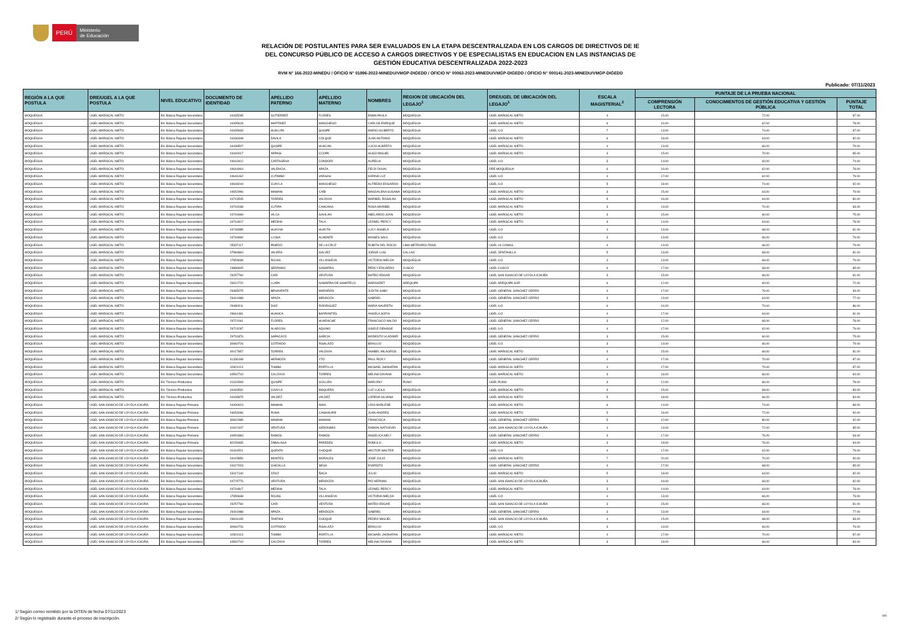PERÚ
Ministerio
de Educación
RELACIÓN DE POSTULANTES PARA SER EVALUADOS EN LA ETAPA DESCENTRALIZADA EN LOS CARGOS DE DIRECTIVOS DE IE
DEL CONCURSO PÚBLICO DE ACCESO A CARGOS DIRECTIVOS Y DE ESPECIALISTAS EN EDUCACION EN LAS INSTANCIAS DE
GESTIÓN EDUCATIVA DESCENTRALIZADA 2022-2023
RVM N° 166-2022-MINEDU / OFICIO N° 01896-2022-MINEDU/VMGP-DIGEDD / OFICIO N° 00063-2023-MINEDU/VMGP-DIGEDD / OFICIO N° 000141-2023-MINEDU/VMGP-DIGEDD
Publicado: 07/11/2023
| REGIÓN A LA QUE POSTULA | DRE/UGEL A LA QUE POSTULA | NIVEL EDUCATIVO | DOCUMENTO DE IDENTIDAD | APELLIDO PATERNO | APELLIDO MATERNO | NOMBRES | REGION DE UBICACIÓN DEL LEGAJO<sup>1</sup> | DRE/UGEL DE UBICACIÓN DEL LEGAJO<sup>1</sup> | ESCALA MAGISTERIAL<sup>2</sup> | PUNTAJE DE LA PRUEBA NACIONAL | | |
| --- | --- | --- | --- | --- | --- | --- | --- | --- | --- | --- | --- | --- |
| | | | | | | | | | | COMPRENSIÓN LECTORA | CONOCIMIENTOS DE GESTIÓN EDUCATIVA Y GESTIÓN PÚBLICA | PUNTAJE TOTAL |
| MOQUEGUA | UGEL MARISCAL NIETO | Ed. Básica Regular Secundaria | 04435295 | GUTIERREZ | FLORES | ENMA PAULA | MOQUEGUA | UGEL MARISCAL NIETO | 4 | 15.00 | 72.00 | 87.00 |
| MOQUEGUA | UGEL MARISCAL NIETO | Ed. Básica Regular Secundaria | 04435618 | MARTINEZ | MANCHEGO | CARLOS ENRIQUE | MOQUEGUA | UGEL MARISCAL NIETO | 6 | 16.00 | 62.00 | 78.00 |
| MOQUEGUA | UGEL MARISCAL NIETO | Ed. Básica Regular Secundaria | 04435933 | HUALLPA | QUISPE | MARIO GILBERTO | MOQUEGUA | UGEL ILO | 7 | 13.00 | 74.00 | 87.00 |
| MOQUEGUA | UGEL MARISCAL NIETO | Ed. Básica Regular Secundaria | 04436348 | DAVILA | COLQUE | JUAN ANTONIO | MOQUEGUA | UGEL MARISCAL NIETO | 6 | 18.00 | 64.00 | 82.00 |
| MOQUEGUA | UGEL MARISCAL NIETO | Ed. Básica Regular Secundaria | 04438507 | QUISPE | HUACAN | LUCIO ALBERTO | MOQUEGUA | UGEL MARISCAL NIETO | 4 | 13.00 | 66.00 | 79.00 |
| MOQUEGUA | UGEL MARISCAL NIETO | Ed. Básica Regular Secundaria | 04440017 | ARPASI | CCOPA | HUGO MIGUEL | MOQUEGUA | UGEL MARISCAL NIETO | 3 | 15.00 | 70.00 | 85.00 |
| MOQUEGUA | UGEL MARISCAL NIETO | Ed. Básica Regular Secundaria | 04643412 | CARTAGENA | CONDORI | AURELIA | MOQUEGUA | UGEL ILO | 3 | 14.00 | 60.00 | 74.00 |
| MOQUEGUA | UGEL MARISCAL NIETO | Ed. Básica Regular Secundaria | 04644964 | VALENCIA | APAZA | FELDI DUVAL | MOQUEGUA | DRE MOQUEGUA | 6 | 16.00 | 62.00 | 78.00 |
| MOQUEGUA | UGEL MARISCAL NIETO | Ed. Básica Regular Secundaria | 04646162 | CUTIMBO | VARGAS | KARINA LUZ | MOQUEGUA | UGEL ILO | 4 | 17.00 | 62.00 | 79.00 |
| MOQUEGUA | UGEL MARISCAL NIETO | Ed. Básica Regular Secundaria | 04648244 | CUAYLA | MANCHEGO | ALFREDO EDGARDO | MOQUEGUA | UGEL ILO | 5 | 18.00 | 74.00 | 92.00 |
| MOQUEGUA | UGEL MARISCAL NIETO | Ed. Básica Regular Secundaria | 04652996 | MAMANI | CAÑI | MAGDALENA SUSANA | MOQUEGUA | UGEL MARISCAL NIETO | 3 | 15.00 | 64.00 | 79.00 |
| MOQUEGUA | UGEL MARISCAL NIETO | Ed. Básica Regular Secundaria | 04743545 | TORRES | VALDIVIA | MARIBEL ROSALINI | MOQUEGUA | UGEL MARISCAL NIETO | 5 | 16.00 | 64.00 | 80.00 |
| MOQUEGUA | UGEL MARISCAL NIETO | Ed. Básica Regular Secundaria | 04744038 | CUTIPA | CAHUANA | ROSA MARIBEL | MOQUEGUA | UGEL MARISCAL NIETO | 3 | 13.00 | 70.00 | 83.00 |
| MOQUEGUA | UGEL MARISCAL NIETO | Ed. Básica Regular Secundaria | 04744699 | VILCA | GAVILAN | ABELARDO JUAN | MOQUEGUA | UGEL MARISCAL NIETO | 3 | 15.00 | 60.00 | 75.00 |
| MOQUEGUA | UGEL MARISCAL NIETO | Ed. Básica Regular Secundaria | 04744817 | MEDINA | TALA | LEONEL PERCY | MOQUEGUA | UGEL MARISCAL NIETO | 3 | 14.00 | 64.00 | 78.00 |
| MOQUEGUA | UGEL MARISCAL NIETO | Ed. Básica Regular Secundaria | 04748985 | HUAYNA | HUAYTA | LUCY ANGELA | MOQUEGUA | UGEL ILO | 4 | 13.00 | 68.00 | 81.00 |
| MOQUEGUA | UGEL MARISCAL NIETO | Ed. Básica Regular Secundaria | 04749690 | LLOSA | ALMONTE | MOISES SAUL | MOQUEGUA | UGEL ILO | 3 | 13.00 | 66.00 | 79.00 |
| MOQUEGUA | UGEL MARISCAL NIETO | Ed. Básica Regular Secundaria | 05337117 | PINEDO | DE LA CRUZ | RUBITH DEL ROCIO | LIMA METROPOLITANA | UGEL 04 COMAS | 4 | 13.00 | 66.00 | 79.00 |
| MOQUEGUA | UGEL MARISCAL NIETO | Ed. Básica Regular Secundaria | 07984894 | VALERA | GALVEZ | JORGE LUIS | CALLAO | UGEL VENTANILLA | 5 | 13.00 | 68.00 | 81.00 |
| MOQUEGUA | UGEL MARISCAL NIETO | Ed. Básica Regular Secundaria | 17859638 | ROJAS | VILLANUEVA | VICTORIA IMELDA | MOQUEGUA | UGEL ILO | 4 | 13.00 | 66.00 | 79.00 |
| MOQUEGUA | UGEL MARISCAL NIETO | Ed. Básica Regular Secundaria | 23886605 | SERRANO | GAMARRA | PERCY EDUARDO | CUSCO | UGEL CUSCO | 6 | 17.00 | 68.00 | 85.00 |
| MOQUEGUA | UGEL MARISCAL NIETO | Ed. Básica Regular Secundaria | 29257760 | CARI | VENTURA | MATEO EDGAR | MOQUEGUA | UGEL SAN IGNACIO DE LOYOLA ICHUÑA | 3 | 15.00 | 66.00 | 81.00 |
| MOQUEGUA | UGEL MARISCAL NIETO | Ed. Básica Regular Secundaria | 29312720 | LLAPA | GAMARRA DE SAMATELO | MARGARET | AREQUIPA | UGEL AREQUIPA SUR | 6 | 12.00 | 60.00 | 72.00 |
| MOQUEGUA | UGEL MARISCAL NIETO | Ed. Básica Regular Secundaria | 29385075 | BENAVENTE | MARAÑON | JUDITH GABY | MOQUEGUA | UGEL GENERAL SÁNCHEZ CERRO | 4 | 17.00 | 76.00 | 93.00 |
| MOQUEGUA | UGEL MARISCAL NIETO | Ed. Básica Regular Secundaria | 29441988 | APAZA | MENDOZA | GABRIEL | MOQUEGUA | UGEL GENERAL SÁNCHEZ CERRO | 3 | 13.00 | 64.00 | 77.00 |
| MOQUEGUA | UGEL MARISCAL NIETO | Ed. Básica Regular Secundaria | 29480311 | DIAZ | RODRIGUEZ | MARIA NAURETH | MOQUEGUA | UGEL ILO | 6 | 16.00 | 70.00 | 86.00 |
| MOQUEGUA | UGEL MARISCAL NIETO | Ed. Básica Regular Secundaria | 29661481 | HUANCA | BARRANTES | ANGELA SOFIA | MOQUEGUA | UGEL ILO | 4 | 17.00 | 64.00 | 81.00 |
| MOQUEGUA | UGEL MARISCAL NIETO | Ed. Básica Regular Secundaria | 29721061 | FLORES | HUARACHE | FRANCISCO NALDO | MOQUEGUA | UGEL GENERAL SÁNCHEZ CERRO | 3 | 12.00 | 66.00 | 78.00 |
| MOQUEGUA | UGEL MARISCAL NIETO | Ed. Básica Regular Secundaria | 29724287 | ALARCON | AQUINO | GISELE DENISSE | MOQUEGUA | UGEL ILO | 4 | 17.00 | 62.00 | 79.00 |
| MOQUEGUA | UGEL MARISCAL NIETO | Ed. Básica Regular Secundaria | 29731876 | SAPACAYO | GARCIA | MODESTO VLADIMIR | MOQUEGUA | UGEL GENERAL SÁNCHEZ CERRO | 3 | 15.00 | 60.00 | 75.00 |
| MOQUEGUA | UGEL MARISCAL NIETO | Ed. Básica Regular Secundaria | 30960726 | COTRADO | RISALAZO | BRAULIO | MOQUEGUA | UGEL ILO | 3 | 13.00 | 66.00 | 79.00 |
| MOQUEGUA | UGEL MARISCAL NIETO | Ed. Básica Regular Secundaria | 40017857 | TORRES | VALDIVIA | ANABEL MILAGROS | MOQUEGUA | UGEL MARISCAL NIETO | 3 | 15.00 | 66.00 | 81.00 |
| MOQUEGUA | UGEL MARISCAL NIETO | Ed. Básica Regular Secundaria | 41336168 | HERMOZA | YTO | PAUL RICKY | MOQUEGUA | UGEL GENERAL SÁNCHEZ CERRO | 4 | 17.00 | 70.00 | 87.00 |
| MOQUEGUA | UGEL MARISCAL NIETO | Ed. Básica Regular Secundaria | 42824113 | TUMBA | PORTILLA | MICHAEL JHONATAN | MOQUEGUA | UGEL MARISCAL NIETO | 4 | 17.00 | 70.00 | 87.00 |
| MOQUEGUA | UGEL MARISCAL NIETO | Ed. Básica Regular Secundaria | 44592744 | CALIZAYA | TORRES | MELINA DAYANA | MOQUEGUA | UGEL MARISCAL NIETO | 3 | 18.00 | 66.00 | 84.00 |
| MOQUEGUA | UGEL MARISCAL NIETO | Ed. Técnico-Productiva | 01319393 | QUISPE | GUILLEN | MARLENY | PUNO | UGEL PUNO | 3 | 12.00 | 66.00 | 78.00 |
| MOQUEGUA | UGEL MARISCAL NIETO | Ed. Técnico-Productiva | 04433531 | COAYLA | MAQUERA | LUZ LUCILA | MOQUEGUA | UGEL MARISCAL NIETO | 3 | 15.00 | 68.00 | 83.00 |
| MOQUEGUA | UGEL MARISCAL NIETO | Ed. Técnico-Productiva | 04435875 | VALDEZ | VALDEZ | LORENA SILVANA | MOQUEGUA | UGEL MARISCAL NIETO | 5 | 18.00 | 66.00 | 84.00 |
| MOQUEGUA | UGEL SAN IGNACIO DE LOYOLA ICHUÑA | Ed. Básica Regular Primaria | 04430624 | MAMANI | NINA | LIDIA MARLENE | MOQUEGUA | UGEL MARISCAL NIETO | 6 | 14.00 | 74.00 | 88.00 |
| MOQUEGUA | UGEL SAN IGNACIO DE LOYOLA ICHUÑA | Ed. Básica Regular Primaria | 04653096 | PUMA | CANAHUIRE | JUAN ANDRES | MOQUEGUA | UGEL MARISCAL NIETO | 5 | 18.00 | 72.00 | 90.00 |
| MOQUEGUA | UGEL SAN IGNACIO DE LOYOLA ICHUÑA | Ed. Básica Regular Primaria | 30842985 | MAMANI | MAMANI | FRANCISCA | MOQUEGUA | UGEL GENERAL SÁNCHEZ CERRO | 5 | 12.00 | 80.00 | 92.00 |
| MOQUEGUA | UGEL SAN IGNACIO DE LOYOLA ICHUÑA | Ed. Básica Regular Primaria | 41812347 | VENTURA | GERONIMO | RAMON NATIVIDAD | MOQUEGUA | UGEL SAN IGNACIO DE LOYOLA ICHUÑA | 4 | 13.00 | 72.00 | 85.00 |
| MOQUEGUA | UGEL SAN IGNACIO DE LOYOLA ICHUÑA | Ed. Básica Regular Primaria | 44951884 | RAMOS | RAMOS | ANGELICA NELY | MOQUEGUA | UGEL GENERAL SÁNCHEZ CERRO | 3 | 17.00 | 76.00 | 93.00 |
| MOQUEGUA | UGEL SAN IGNACIO DE LOYOLA ICHUÑA | Ed. Básica Regular Primaria | 80159465 | ZABALAGA | PAREDES | ROMULO | MOQUEGUA | UGEL MARISCAL NIETO | 3 | 18.00 | 76.00 | 94.00 |
| MOQUEGUA | UGEL SAN IGNACIO DE LOYOLA ICHUÑA | Ed. Básica Regular Secundaria | 00444521 | QUENTA | CHOQUE | HECTOR WALTER | MOQUEGUA | UGEL ILO | 4 | 17.00 | 62.00 | 79.00 |
| MOQUEGUA | UGEL SAN IGNACIO DE LOYOLA ICHUÑA | Ed. Básica Regular Secundaria | 04415850 | MONTES | MORALES | JOSE JULIO | MOQUEGUA | UGEL MARISCAL NIETO | 7 | 20.00 | 70.00 | 90.00 |
| MOQUEGUA | UGEL SAN IGNACIO DE LOYOLA ICHUÑA | Ed. Básica Regular Secundaria | 04417003 | CHICALLA | SEGA | EVARISTO | MOQUEGUA | UGEL GENERAL SÁNCHEZ CERRO | 4 | 17.00 | 68.00 | 85.00 |
| MOQUEGUA | UGEL SAN IGNACIO DE LOYOLA ICHUÑA | Ed. Básica Regular Secundaria | 04417140 | CRUZ | ÑACA | JULIO | MOQUEGUA | UGEL MARISCAL NIETO | 5 | 18.00 | 64.00 | 82.00 |
| MOQUEGUA | UGEL SAN IGNACIO DE LOYOLA ICHUÑA | Ed. Básica Regular Secundaria | 04725776 | VENTURA | MENDOZA | PIO HERNAN | MOQUEGUA | UGEL SAN IGNACIO DE LOYOLA ICHUÑA | 3 | 16.00 | 66.00 | 82.00 |
| MOQUEGUA | UGEL SAN IGNACIO DE LOYOLA ICHUÑA | Ed. Básica Regular Secundaria | 04744817 | MEDINA | TALA | LEONEL PERCY | MOQUEGUA | UGEL MARISCAL NIETO | 3 | 14.00 | 64.00 | 78.00 |
| MOQUEGUA | UGEL SAN IGNACIO DE LOYOLA ICHUÑA | Ed. Básica Regular Secundaria | 17859638 | ROJAS | VILLANUEVA | VICTORIA IMELDA | MOQUEGUA | UGEL ILO | 4 | 13.00 | 66.00 | 79.00 |
| MOQUEGUA | UGEL SAN IGNACIO DE LOYOLA ICHUÑA | Ed. Básica Regular Secundaria | 29257760 | CARI | VENTURA | MATEO EDGAR | MOQUEGUA | UGEL SAN IGNACIO DE LOYOLA ICHUÑA | 3 | 15.00 | 66.00 | 81.00 |
| MOQUEGUA | UGEL SAN IGNACIO DE LOYOLA ICHUÑA | Ed. Básica Regular Secundaria | 29441988 | APAZA | MENDOZA | GABRIEL | MOQUEGUA | UGEL GENERAL SÁNCHEZ CERRO | 3 | 13.00 | 64.00 | 77.00 |
| MOQUEGUA | UGEL SAN IGNACIO DE LOYOLA ICHUÑA | Ed. Básica Regular Secundaria | 29606135 | TANTANI | CHOQUE | PEDRO MIGUEL | MOQUEGUA | UGEL SAN IGNACIO DE LOYOLA ICHUÑA | 4 | 15.00 | 68.00 | 83.00 |
| MOQUEGUA | UGEL SAN IGNACIO DE LOYOLA ICHUÑA | Ed. Básica Regular Secundaria | 30960726 | COTRADO | RISALAZO | BRAULIO | MOQUEGUA | UGEL ILO | 3 | 13.00 | 66.00 | 79.00 |
| MOQUEGUA | UGEL SAN IGNACIO DE LOYOLA ICHUÑA | Ed. Básica Regular Secundaria | 42824113 | TUMBA | PORTILLA | MICHAEL JHONATAN | MOQUEGUA | UGEL MARISCAL NIETO | 4 | 17.00 | 70.00 | 87.00 |
| MOQUEGUA | UGEL SAN IGNACIO DE LOYOLA ICHUÑA | Ed. Básica Regular Secundaria | 44592744 | CALIZAYA | TORRES | MELINA DAYANA | MOQUEGUA | UGEL MARISCAL NIETO | 3 | 18.00 | 66.00 | 84.00 |
1/ Según correo remitido por la DITEN de fecha 07/11/2023
2/ Según lo registrado durante el proceso de inscripción.
6/6